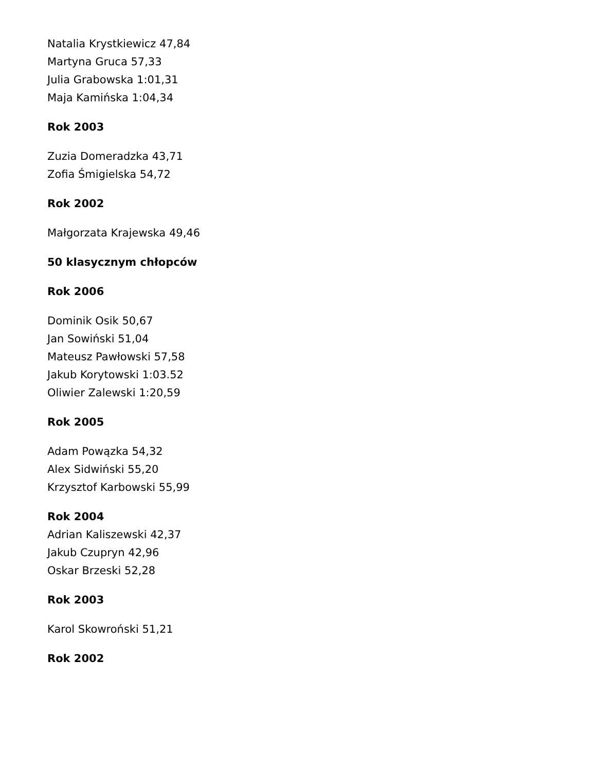Natalia Krystkiewicz 47,84
Martyna Gruca 57,33
Julia Grabowska 1:01,31
Maja Kamińska 1:04,34
Rok 2003
Zuzia Domeradzka 43,71
Zofia Śmigielska 54,72
Rok 2002
Małgorzata Krajewska 49,46
50 klasycznym chłopców
Rok 2006
Dominik Osik 50,67
Jan Sowiński 51,04
Mateusz Pawłowski 57,58
Jakub Korytowski 1:03.52
Oliwier Zalewski 1:20,59
Rok 2005
Adam Powązka 54,32
Alex Sidwiński 55,20
Krzysztof Karbowski 55,99
Rok 2004
Adrian Kaliszewski 42,37
Jakub Czupryn 42,96
Oskar Brzeski 52,28
Rok 2003
Karol Skowroński 51,21
Rok 2002